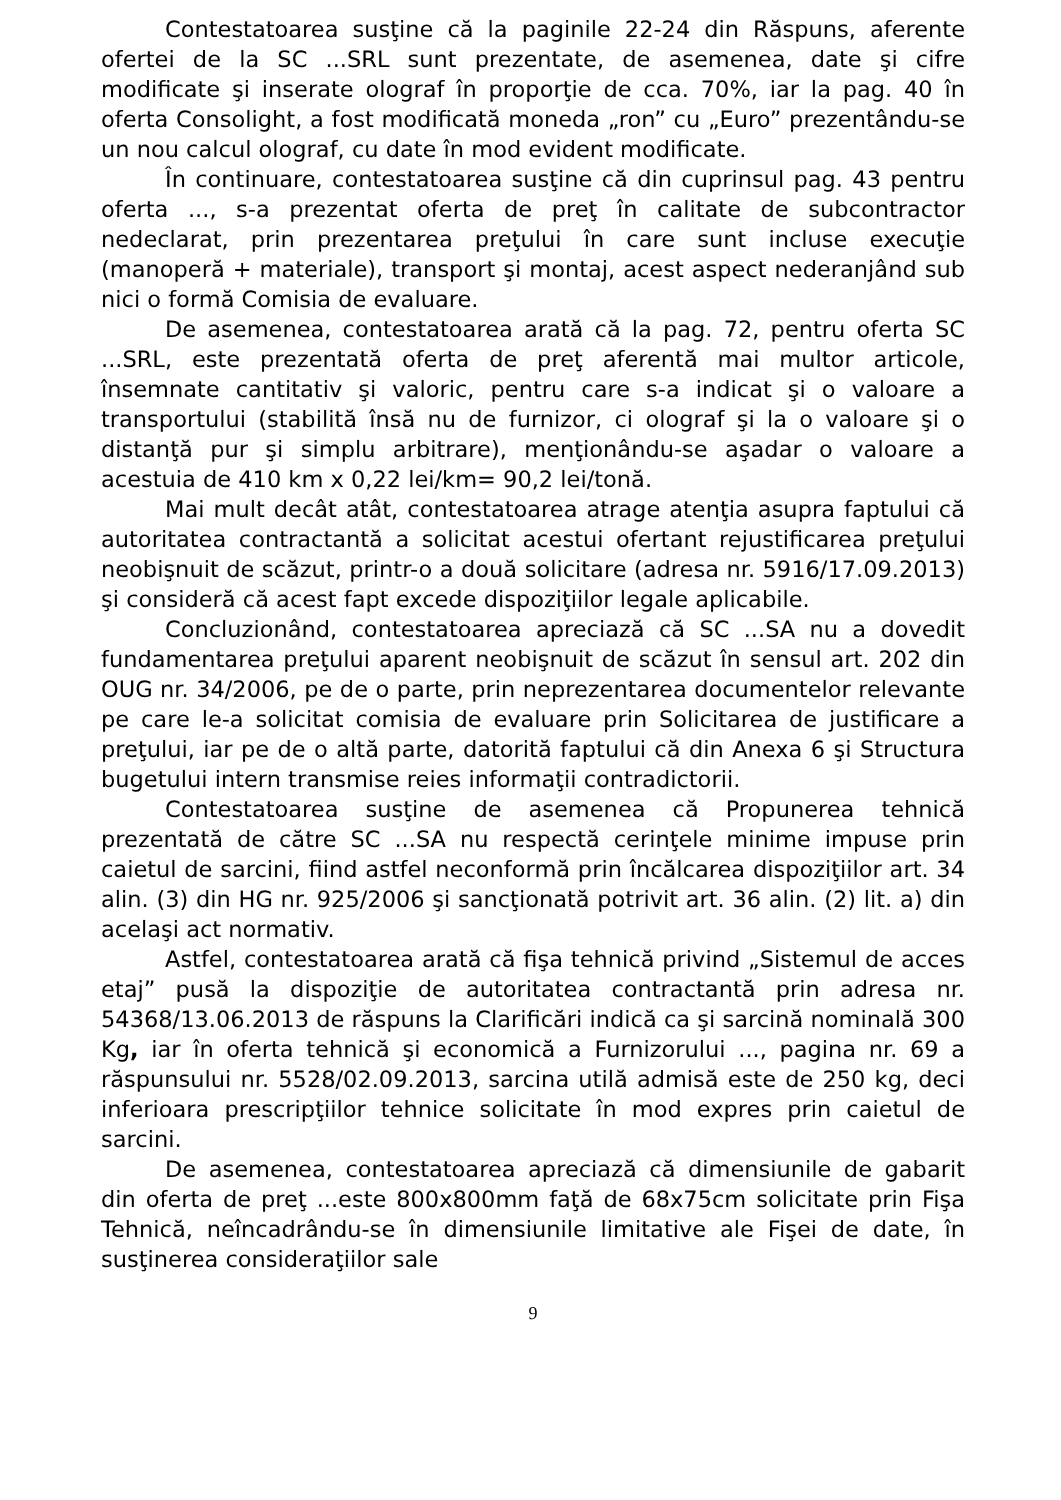Contestatoarea susţine că la paginile 22-24 din Răspuns, aferente ofertei de la SC ...SRL sunt prezentate, de asemenea, date şi cifre modificate şi inserate olograf în proporţie de cca. 70%, iar la pag. 40 în oferta Consolight, a fost modificată moneda „ron” cu „Euro” prezentându-se un nou calcul olograf, cu date în mod evident modificate.
În continuare, contestatoarea susţine că din cuprinsul pag. 43 pentru oferta ..., s-a prezentat oferta de preţ în calitate de subcontractor nedeclarat, prin prezentarea preţului în care sunt incluse execuţie (manoperă + materiale), transport şi montaj, acest aspect nederanjând sub nici o formă Comisia de evaluare.
De asemenea, contestatoarea arată că la pag. 72, pentru oferta SC ...SRL, este prezentată oferta de preţ aferentă mai multor articole, însemnate cantitativ şi valoric, pentru care s-a indicat şi o valoare a transportului (stabilită însă nu de furnizor, ci olograf şi la o valoare şi o distanţă pur şi simplu arbitrare), menţionându-se aşadar o valoare a acestuia de 410 km x 0,22 lei/km= 90,2 lei/tonă.
Mai mult decât atât, contestatoarea atrage atenţia asupra faptului că autoritatea contractantă a solicitat acestui ofertant rejustificarea preţului neobişnuit de scăzut, printr-o a două solicitare (adresa nr. 5916/17.09.2013) şi consideră că acest fapt excede dispoziţiilor legale aplicabile.
Concluzionând, contestatoarea apreciază că SC ...SA nu a dovedit fundamentarea preţului aparent neobişnuit de scăzut în sensul art. 202 din OUG nr. 34/2006, pe de o parte, prin neprezentarea documentelor relevante pe care le-a solicitat comisia de evaluare prin Solicitarea de justificare a preţului, iar pe de o altă parte, datorită faptului că din Anexa 6 şi Structura bugetului intern transmise reies informaţii contradictorii.
Contestatoarea susţine de asemenea că Propunerea tehnică prezentată de către SC ...SA nu respectă cerinţele minime impuse prin caietul de sarcini, fiind astfel neconformă prin încălcarea dispoziţiilor art. 34 alin. (3) din HG nr. 925/2006 şi sancţionată potrivit art. 36 alin. (2) lit. a) din acelaşi act normativ.
Astfel, contestatoarea arată că fişa tehnică privind „Sistemul de acces etaj” pusă la dispoziţie de autoritatea contractantă prin adresa nr. 54368/13.06.2013 de răspuns la Clarificări indică ca şi sarcină nominală 300 Kg, iar în oferta tehnică şi economică a Furnizorului ..., pagina nr. 69 a răspunsului nr. 5528/02.09.2013, sarcina utilă admisă este de 250 kg, deci inferioara prescripţiilor tehnice solicitate în mod expres prin caietul de sarcini.
De asemenea, contestatoarea apreciază că dimensiunile de gabarit din oferta de preţ ...este 800x800mm faţă de 68x75cm solicitate prin Fişa Tehnică, neîncadrându-se în dimensiunile limitative ale Fişei de date, în susţinerea consideraţiilor sale
9